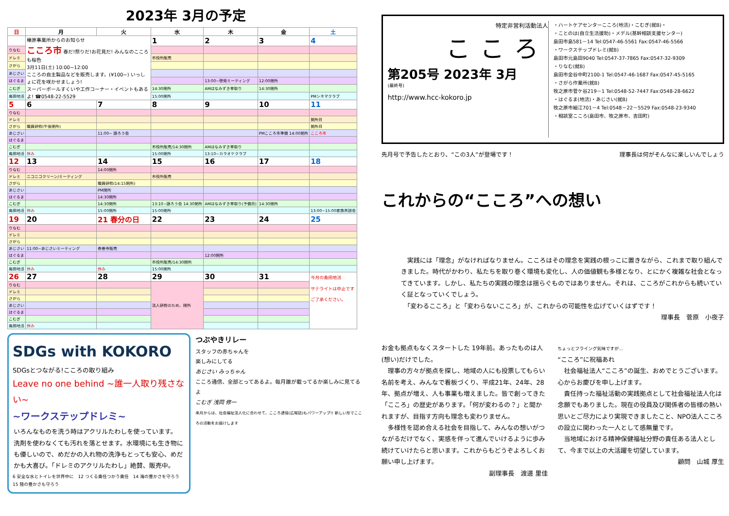2023年 3月の予定
| 日 | 月 | 火 | 水 | 木 | 金 | 土 |
| --- | --- | --- | --- | --- | --- | --- |
| | 榛原事業所からのお知らせ こころ市 春だ!祭りだ!お花見だ! みんなのこころも桜色 3月11日(土) 10:00~12:00 こころの自主製品などを販売します。(¥100~) いっしょに花を咲かせましょう! スーパーボールすくいや工作コーナー・イベントもあるよ! ☎0548-22-5529 | | 1 | 2 | 3 | 4 |
| りなむ | | | | | | |
| ドレミ | | | 市役所販売 | | | |
| さがら | | | | | | |
| あじさい | | | | | | |
| はぐるま | | | | 13:00~啓発ミーティング | 12:00閉所 | |
| こむぎ | | | 14:30閉所 | AMはなみずき草取り | 14:30閉所 | |
| 島田地活 | | | 15:00閉所 | | | PMシネマクラブ |
| 5 | 6 | 7 | 8 | 9 | 10 | 11 |
| りなむ | | | | | | |
| ドレミ | | | | | | 開所日 |
| さがら | 職員研修(午後閉所) | | | | | 開所日 |
| あじさい | | 11:00~ 語ろう会 | | | PMこころ市準備 14:00閉所 | こころ市 |
| はぐるま | | | | | | |
| こむぎ | | | 市役所販売/14:30閉所 | AMはなみずき草取り | | |
| 島田地活 | 休み | | 15:00閉所 | 13:10~カラオケクラブ | | |
| 12 | 13 | 14 | 15 | 16 | 17 | 18 |
| りなむ | | 14:00閉所 | | | | |
| ドレミ | ニコニコクリーン/ミーティング | | 市役所販売 | | | |
| さがら | | 職員研修(14:15閉所) | | | | |
| あじさい | | PM閉所 | | | | |
| はぐるま | | 14:30閉所 | | | | |
| こむぎ | | 14:30閉所 | 13:10~語ろう会 14:30閉所 | AMはなみずき草取り(予備日) | 14:30閉所 | |
| 島田地活 | 休み | 15:00閉所 | 15:00閉所 | | | 13:00~15:00家族茶話会 |
| 19 | 20 | 21 春分の日 | 22 | 23 | 24 | 25 |
| りなむ | | | | | | |
| ドレミ | | | | | | |
| さがら | | | | | | |
| あじさい | 11:00~あじさいミーティング | 泰善寺販売 | | | | |
| はぐるま | | | | 12:00閉所 | | |
| こむぎ | | | 市役所販売/14:30閉所 | | | |
| 島田地活 | 休み | 休み | 15:00閉所 | | | |
| 26 | 27 | 28 | 29 | 30 | 31 | 今月の島田地活 サテライトは中止です ご了承ください。 |
| りなむ | | | 法人研修のため、閉所 | | | |
| ドレミ | | | | | | |
| さがら | | | | | | |
| あじさい | | | | | | |
| はぐるま | | | | | | |
| こむぎ | | | | | | |
| 島田地活 | 休み | | | | | |
SDGs with KOKORO
SDGsとつながる!こころの取り組み
Leave no one behind ~誰一人取り残さない~
~ワークステップドレミ~
いろんなものを洗う時はアクリルたわしを使っています。 洗剤を使わなくても汚れを落とせます。水環境にも生き物にも優しいので、めだかの入れ物の洗浄もとっても安心、めだかも大喜び。「ドレミのアクリルたわし」絶賛、販売中。
6 安全な水とトイレを世界中に　12 つくる責任つかう責任　14 海の豊かさを守ろう　15 陸の豊かさも守ろう
つぶやきリレー
スタッフの赤ちゃんを
楽しみにしてる
あじさい みっちゃん
こころ通信、全部とってあるよ。毎月誰が載ってるか楽しみに見てるよ
こむぎ 浅岡 修一
来月からは、社会福祉法人化に合わせて、こころ通信(広報誌)もパワーアップ!! 新しい形でこころの活動をお届けします
特定非営利活動法人
こころ
第205号 2023年 3月
(最終号)
http://www.hcc-kokoro.jp
・ハートケアセンターこころ(地活)・こむぎ(就B)・
・ことのは(自立生活援助)・メデル(基幹相談支援センター)
島田市島581－14 Tel:0547-46-5561 Fax:0547-46-5566
・ワークステップドレミ(就B)
島田市元島田9040 Tel:0547-37-7865 Fax:0547-32-9309
・りなむ(就B)
島田市金谷中町2100-1 Tel:0547-46-1687 Fax:0547-45-5165
・さがら作業所(就B)
牧之原市菅ケ谷219－1 Tel:0548-52-7447 Fax:0548-28-6622
・はぐるま(地活)・あじさい(就B)
牧之原市細江701－4 Tel:0548－22－5529 Fax:0548-23-9340
・相談室こころ(島田市、牧之原市、吉田町)
先月号で予告したとおり、“この3人”が登場です！ 理事長は何がそんなに楽しいんでしょう
これからの“こころ”への想い
　実践には「理念」がなければなりません。こころはその理念を実践の根っこに置きながら、これまで取り組んできました。時代がかわり、私たちを取り巻く環境も変化し、人の価値観も多様となり、とにかく複雑な社会となってきています。しかし、私たちの実践の理念は揺らぐものではありません。それは、こころがこれからも続いていく証となっていくでしょう。
　「変わるこころ」と「変わらないこころ」が、これからの可能性を広げていくはずです！
理事長　菅原　小夜子
お金も拠点もなくスタートした 19年前。あったものは人(想い)だけでした。
　理事の方々が拠点を探し、地域の人にも投票してもらい名前を考え、みんなで看板づくり、平成21年、24年、28年、拠点が増え、人も事業も増えました。皆で創ってきた「こころ」の歴史があります。「何が変わるの？」と聞かれますが、目指す方向も理念も変わりません。
　多様性を認め合える社会を目指して、みんなの想いがつながるだけでなく、実感を伴って進んでいけるように歩み続けていけたらと思います。これからもどうぞよろしくお願い申し上げます。
副理事長　渡邊 里佳
ちょっとフライング気味ですが…
“こころ”に祝福あれ
　社会福祉法人“こころ”の誕生、おめでとうございます。心からお慶びを申し上げます。
　責任持った福祉活動の実践拠点として社会福祉法人化は念願でもありました。現在の役員及び関係者の皆様の熱い思いとご尽力により実現できましたこと、NPO法人こころの設立に関わった一人として感無量です。
　当地域における精神保健福祉分野の責任ある法人として、今まで以上の大活躍を切望しています。
顧問　山城 厚生